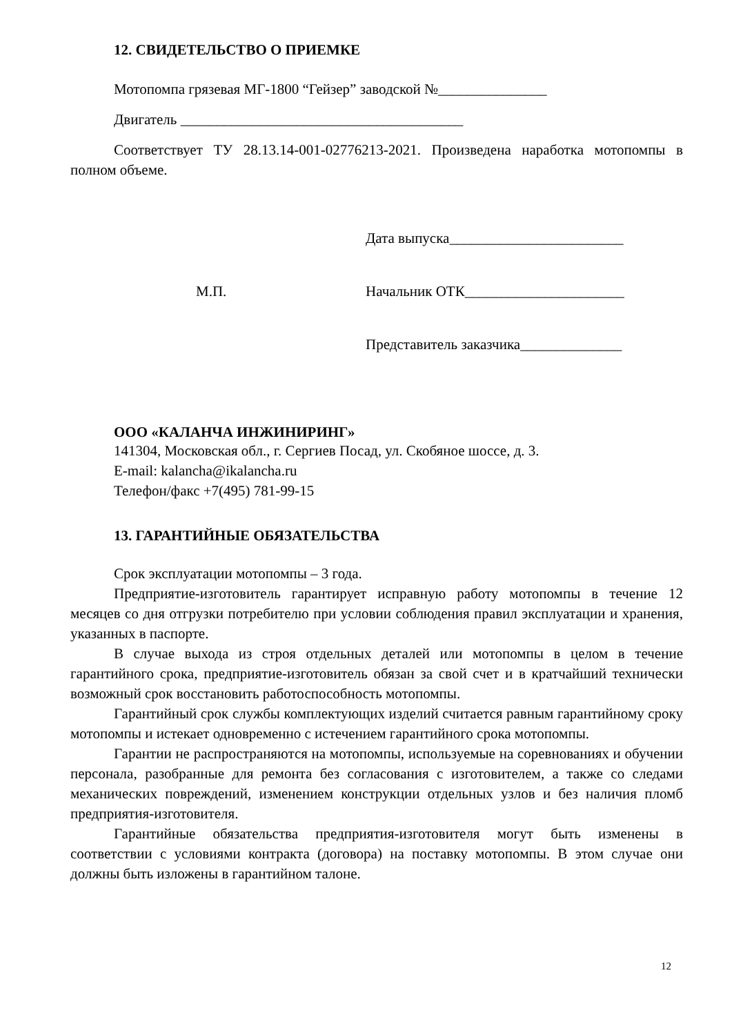12. СВИДЕТЕЛЬСТВО О ПРИЕМКЕ
Мотопомпа грязевая МГ-1800 “Гейзер” заводской №_______________
Двигатель _______________________________________
Соответствует ТУ 28.13.14-001-02776213-2021. Произведена наработка мотопомпы в полном объеме.
Дата выпуска________________________
М.П. Начальник ОТК______________________
Представитель заказчика______________
ООО «КАЛАНЧА ИНЖИНИРИНГ»
141304, Московская обл., г. Сергиев Посад, ул. Скобяное шоссе, д. 3.
E-mail: kalancha@ikalancha.ru
Телефон/факс +7(495) 781-99-15
13. ГАРАНТИЙНЫЕ ОБЯЗАТЕЛЬСТВА
Срок эксплуатации мотопомпы – 3 года.
Предприятие-изготовитель гарантирует исправную работу мотопомпы в течение 12 месяцев со дня отгрузки потребителю при условии соблюдения правил эксплуатации и хранения, указанных в паспорте.
В случае выхода из строя отдельных деталей или мотопомпы в целом в течение гарантийного срока, предприятие-изготовитель обязан за свой счет и в кратчайший технически возможный срок восстановить работоспособность мотопомпы.
Гарантийный срок службы комплектующих изделий считается равным гарантийному сроку мотопомпы и истекает одновременно с истечением гарантийного срока мотопомпы.
Гарантии не распространяются на мотопомпы, используемые на соревнованиях и обучении персонала, разобранные для ремонта без согласования с изготовителем, а также со следами механических повреждений, изменением конструкции отдельных узлов и без наличия пломб предприятия-изготовителя.
Гарантийные обязательства предприятия-изготовителя могут быть изменены в соответствии с условиями контракта (договора) на поставку мотопомпы. В этом случае они должны быть изложены в гарантийном талоне.
12